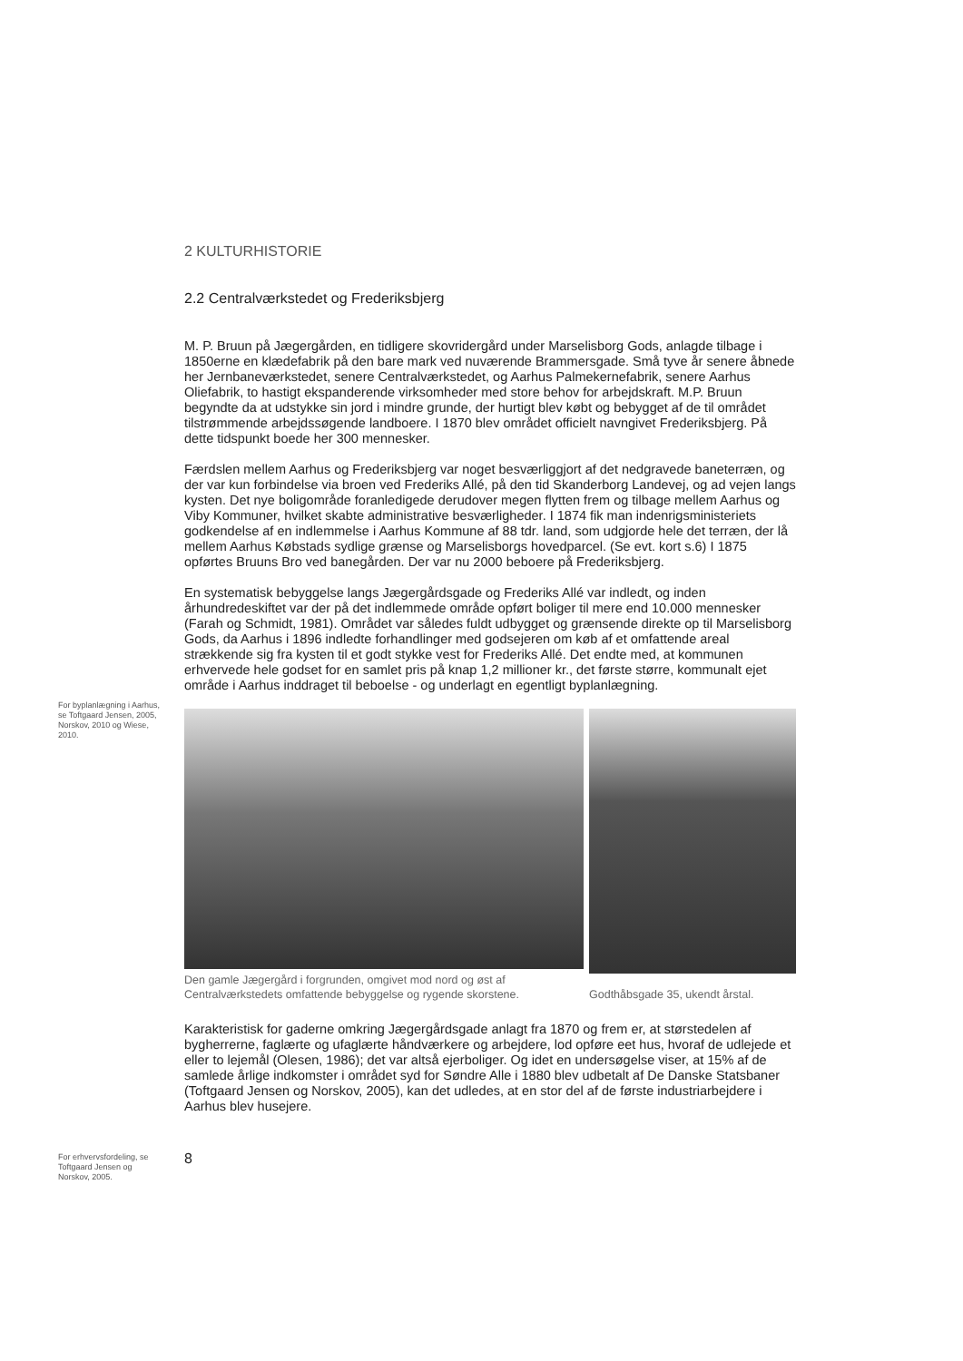For byplanlægning i Aarhus, se Toftgaard Jensen, 2005, Norskov, 2010 og Wiese, 2010.
For erhvervsfordeling, se Toftgaard Jensen og Norskov, 2005.
2 KULTURHISTORIE
2.2 Centralværkstedet og Frederiksbjerg
M. P. Bruun på Jægergården, en tidligere skovridergård under Marselisborg Gods, anlagde tilbage i 1850erne en klædefabrik på den bare mark ved nuværende Brammersgade. Små tyve år senere åbnede her Jernbaneværkstedet, senere Centralværkstedet, og Aarhus Palmekernefabrik, senere Aarhus Oliefabrik, to hastigt ekspanderende virksomheder med store behov for arbejdskraft. M.P. Bruun begyndte da at udstykke sin jord i mindre grunde, der hurtigt blev købt og bebygget af de til området tilstrømmende arbejdssøgende landboere. I 1870 blev området officielt navngivet Frederiksbjerg. På dette tidspunkt boede her 300 mennesker.
Færdslen mellem Aarhus og Frederiksbjerg var noget besværliggjort af det nedgravede baneterræn, og der var kun forbindelse via broen ved Frederiks Allé, på den tid Skanderborg Landevej, og ad vejen langs kysten. Det nye boligområde foranledigede derudover megen flytten frem og tilbage mellem Aarhus og Viby Kommuner, hvilket skabte administrative besværligheder. I 1874 fik man indenrigsministeriets godkendelse af en indlemmelse i Aarhus Kommune af 88 tdr. land, som udgjorde hele det terræn, der lå mellem Aarhus Købstads sydlige grænse og Marselisborgs hovedparcel. (Se evt. kort s.6) I 1875 opførtes Bruuns Bro ved banegården. Der var nu 2000 beboere på Frederiksbjerg.
En systematisk bebyggelse langs Jægergårdsgade og Frederiks Allé var indledt, og inden århundredeskiftet var der på det indlemmede område opført boliger til mere end 10.000 mennesker (Farah og Schmidt, 1981). Området var således fuldt udbygget og grænsende direkte op til Marselisborg Gods, da Aarhus i 1896 indledte forhandlinger med godsejeren om køb af et omfattende areal strækkende sig fra kysten til et godt stykke vest for Frederiks Allé. Det endte med, at kommunen erhvervede hele godset for en samlet pris på knap 1,2 millioner kr., det første større, kommunalt ejet område i Aarhus inddraget til beboelse - og underlagt en egentligt byplanlægning.
Den gamle Jægergård i forgrunden, omgivet mod nord og øst af Centralværkstedets omfattende bebyggelse og rygende skorstene.
Godthåbsgade 35, ukendt årstal.
Karakteristisk for gaderne omkring Jægergårdsgade anlagt fra 1870 og frem er, at størstedelen af bygherrerne, faglærte og ufaglærte håndværkere og arbejdere, lod opføre eet hus, hvoraf de udlejede et eller to lejemål (Olesen, 1986); det var altså ejerboliger. Og idet en undersøgelse viser, at 15% af de samlede årlige indkomster i området syd for Søndre Alle i 1880 blev udbetalt af De Danske Statsbaner (Toftgaard Jensen og Norskov, 2005), kan det udledes, at en stor del af de første industriarbejdere i Aarhus blev husejere.
8